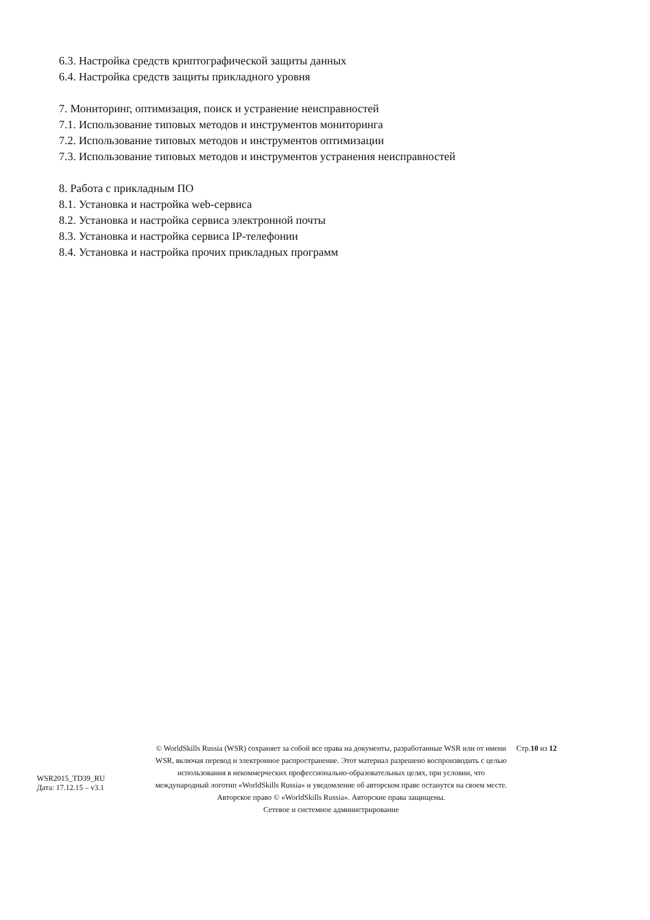6.3. Настройка средств криптографической защиты данных
6.4. Настройка средств защиты прикладного уровня
7. Мониторинг, оптимизация, поиск и устранение неисправностей
7.1. Использование типовых методов и инструментов мониторинга
7.2. Использование типовых методов и инструментов оптимизации
7.3. Использование типовых методов и инструментов устранения неисправностей
8. Работа с прикладным ПО
8.1. Установка и настройка web-сервиса
8.2. Установка и настройка сервиса электронной почты
8.3. Установка и настройка сервиса IP-телефонии
8.4. Установка и настройка прочих прикладных программ
WSR2015_TD39_RU
Дата: 17.12.15 – v3.1
© WorldSkills Russia (WSR) сохраняет за собой все права на документы, разработанные WSR или от имени WSR, включая перевод и электронное распространение. Этот материал разрешено воспроизводить с целью использования в некоммерческих профессионально-образовательных целях, при условии, что международный логотип «WorldSkills Russia» и уведомление об авторском праве останутся на своем месте.
Авторское право © «WorldSkills Russia». Авторские права защищены.
Сетевое и системное администрирование
Стр.10 из 12